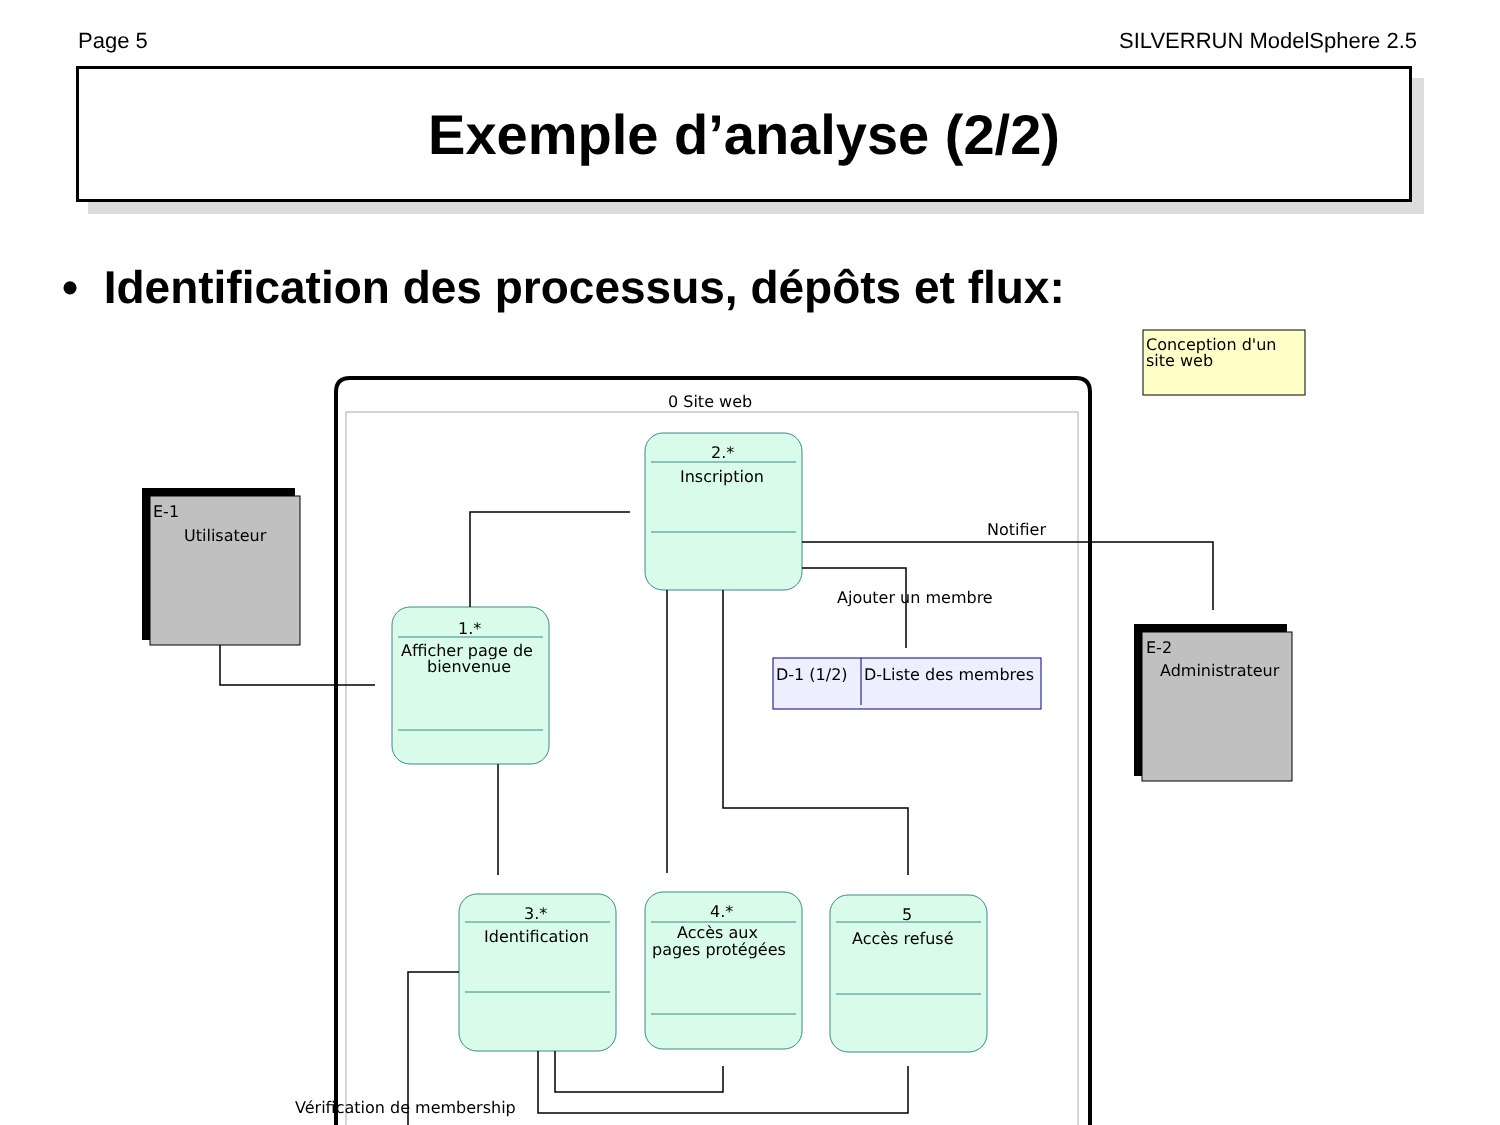Page 5 SILVERRUN ModelSphere 2.5
Exemple d’analyse (2/2)
• Identification des processus, dépôts et flux:
Conception d'un
site web
0 Site web
E-1
Utilisateur
E-2
Administrateur
2.*
Inscription
1.*
Afficher page de
bienvenue
3.*
Identification
4.*
Accès aux
pages protégées
5
Accès refusé
D-1 (1/2)
D-Liste des membres
Notifier
Ajouter un membre
Vérification de membership